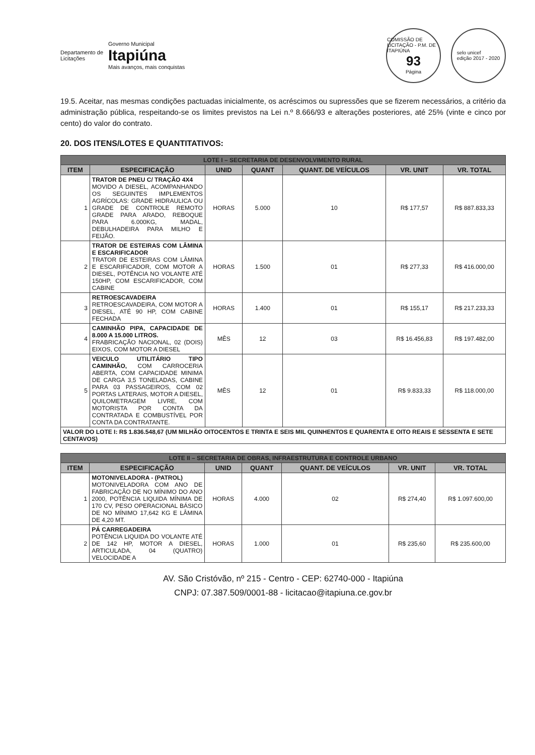Departamento de
Licitações
Governo Municipal
Itapiúna
Mais avanços, mais conquistas
COMISSÃO DE LICITAÇÃO - P.M. DE ITAPIÚNA
93
Página
selo unicef
edição 2017 - 2020
19.5. Aceitar, nas mesmas condições pactuadas inicialmente, os acréscimos ou supressões que se fizerem necessários, a critério da administração pública, respeitando-se os limites previstos na Lei n.º 8.666/93 e alterações posteriores, até 25% (vinte e cinco por cento) do valor do contrato.
20. DOS ITENS/LOTES E QUANTITATIVOS:
| LOTE I – SECRETARIA DE DESENVOLVIMENTO RURAL | | | | | | |
| ITEM | ESPECIFICAÇÃO | UNID | QUANT | QUANT. DE VEÍCULOS | VR. UNIT | VR. TOTAL |
| 1 | TRATOR DE PNEU C/ TRAÇÃO 4X4 MOVIDO A DIESEL, ACOMPANHANDO OS SEGUINTES IMPLEMENTOS AGRÍCOLAS: GRADE HIDRAULICA OU GRADE DE CONTROLE REMOTO GRADE PARA ARADO, REBOQUE PARA 6.000KG, MADAL, DEBULHADEIRA PARA MILHO E FEIJÃO. | HORAS | 5.000 | 10 | R$ 177,57 | R$ 887.833,33 |
| 2 | TRATOR DE ESTEIRAS COM LÂMINA E ESCARIFICADOR TRATOR DE ESTEIRAS COM LÂMINA E ESCARIFICADOR, COM MOTOR A DIESEL, POTÊNCIA NO VOLANTE ATÉ 150HP, COM ESCARIFICADOR, COM CABINE | HORAS | 1.500 | 01 | R$ 277,33 | R$ 416.000,00 |
| 3 | RETROESCAVADEIRA RETROESCAVADEIRA, COM MOTOR A DIESEL, ATÉ 90 HP, COM CABINE FECHADA | HORAS | 1.400 | 01 | R$ 155,17 | R$ 217.233,33 |
| 4 | CAMINHÃO PIPA, CAPACIDADE DE 8.000 A 15.000 LITROS. FRABRICAÇÃO NACIONAL, 02 (DOIS) EIXOS, COM MOTOR A DIESEL | MÊS | 12 | 03 | R$ 16.456,83 | R$ 197.482,00 |
| 5 | VEICULO UTILITÁRIO TIPO CAMINHÃO, COM CARROCERIA ABERTA, COM CAPACIDADE MINIMA DE CARGA 3,5 TONELADAS, CABINE PARA 03 PASSAGEIROS, COM 02 PORTAS LATERAIS, MOTOR A DIESEL, QUILOMETRAGEM LIVRE, COM MOTORISTA POR CONTA DA CONTRATADA E COMBUSTÍVEL POR CONTA DA CONTRATANTE. | MÊS | 12 | 01 | R$ 9.833,33 | R$ 118.000,00 |
| VALOR DO LOTE I: R$ 1.836.548,67 (UM MILHÃO OITOCENTOS E TRINTA E SEIS MIL QUINHENTOS E QUARENTA E OITO REAIS E SESSENTA E SETE CENTAVOS) | | | | | | |
| LOTE II – SECRETARIA DE OBRAS, INFRAESTRUTURA E CONTROLE URBANO | | | | | | |
| ITEM | ESPECIFICAÇÃO | UNID | QUANT | QUANT. DE VEÍCULOS | VR. UNIT | VR. TOTAL |
| 1 | MOTONIVELADORA - (PATROL) MOTONIVELADORA COM ANO DE FABRICAÇÃO DE NO MÍNIMO DO ANO 2000, POTÊNCIA LIQUIDA MÍNIMA DE 170 CV, PESO OPERACIONAL BÁSICO DE NO MÍNIMO 17,642 KG E LÂMINA DE 4,20 MT. | HORAS | 4.000 | 02 | R$ 274,40 | R$ 1.097.600,00 |
| 2 | PÁ CARREGADEIRA POTÊNCIA LIQUIDA DO VOLANTE ATÉ DE 142 HP, MOTOR A DIESEL, ARTICULADA, 04 (QUATRO) VELOCIDADE A | HORAS | 1.000 | 01 | R$ 235,60 | R$ 235.600,00 |
AV. São Cristóvão, nº 215 - Centro - CEP: 62740-000 - Itapiúna
CNPJ: 07.387.509/0001-88 - licitacao@itapiuna.ce.gov.br